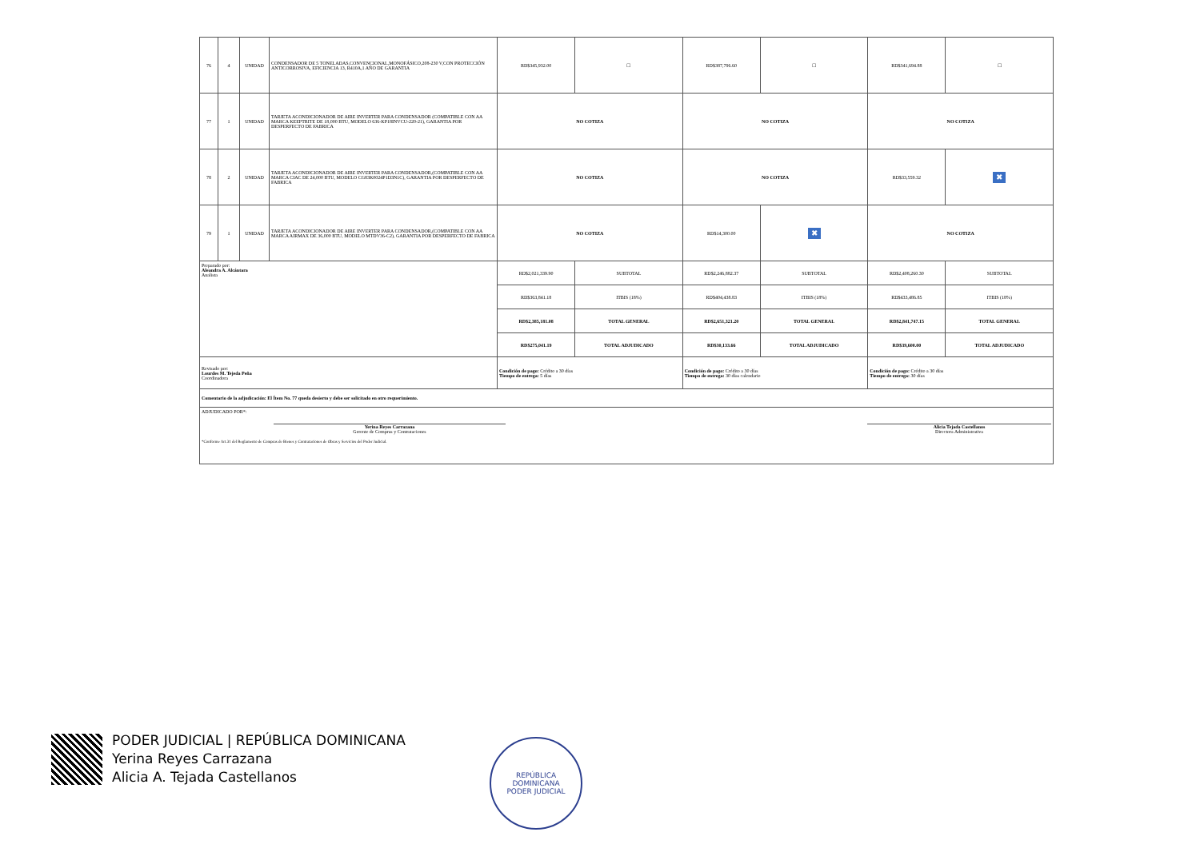| 76 | 4 | UNIDAD | CONDENSADOR DE 5 TONELADAS,CONVENCIONAL,MONOFÁSICO,208-230 V,CON PROTECCIÓN ANTICORROSIVA, EFICIENCIA 13, R410A,1 AÑO DE GARANTIA | RD$345,932.00 | ☐ | RD$387,796.60 | ☐ | RD$341,694.88 | ☐ |
| 77 | 1 | UNIDAD | TARJETA ACONDICIONADOR DE AIRE INVERTER PARA CONDENSADOR (COMPATIBLE CON AA MARCA KEEPTRITE DE 18,000 BTU, MODELO 636-KP18INVCU-220-21), GARANTIA POR DESPERFECTO DE FABRICA | NO COTIZA | | NO COTIZA | | NO COTIZA | |
| 78 | 2 | UNIDAD | TARJETA ACONDICIONADOR DE AIRE INVERTER PARA CONDENSADOR,(COMPATIBLE CON AA MARCA CIAC DE 24,000 BTU, MODELO CG83K0024P1D3N1C), GARANTIA POR DESPERFECTO DE FABRICA | NO COTIZA | | NO COTIZA | | RD$33,559.32 | ✖ |
| 79 | 1 | UNIDAD | TARJETA ACONDICIONADOR DE AIRE INVERTER PARA CONDENSADOR,(COMPATIBLE CON AA MARCA AIRMAX DE 36,000 BTU, MODELO MTDV36-C2), GARANTIA POR DESPERFECTO DE FABRICA | NO COTIZA | | RD$14,300.00 | ✖ | NO COTIZA | |
| Preparado por: Aleandra A. Alcántara Analista | | | | RD$2,021,339.90 | SUBTOTAL | RD$2,246,882.37 | SUBTOTAL | RD$2,408,260.30 | SUBTOTAL |
| | | | | RD$363,841.18 | ITBIS (18%) | RD$404,438.83 | ITBIS (18%) | RD$433,486.85 | ITBIS (18%) |
| | | | | RD$2,385,181.08 | TOTAL GENERAL | RD$2,651,321.20 | TOTAL GENERAL | RD$2,841,747.15 | TOTAL GENERAL |
| | | | | RD$275,041.19 | TOTAL ADJUDICADO | RD$30,133.66 | TOTAL ADJUDICADO | RD$39,600.00 | TOTAL ADJUDICADO |
| Revisado por: Lourdes M. Tejeda Peña Coordinadora | | | | Condición de pago: Crédito a 30 días Tiempo de entrega: 5 días | | Condición de pago: Crédito a 30 días Tiempo de entrega: 30 días calendario | | Condición de pago: Crédito a 30 días Tiempo de entrega: 30 días | |
| Comentario de la adjudicación: El Ítem No. 77 queda desierto y debe ser solicitado en otro requerimiento. | | | | | | | | | |
| ADJUDICADO POR*: Yerina Reyes Carrazana Gerente de Compras y Contrataciones Alicia Tejada Castellanos Directora Administrativa *Conforme Art.31 del Reglamento de Compras de Bienes y Contrataciones de Obras y Servicios del Poder Judicial. | | | | | | | | | |
PODER JUDICIAL | REPÚBLICA DOMINICANA
Yerina Reyes Carrazana
Alicia A. Tejada Castellanos
REPÚBLICA DOMINICANA
PODER JUDICIAL